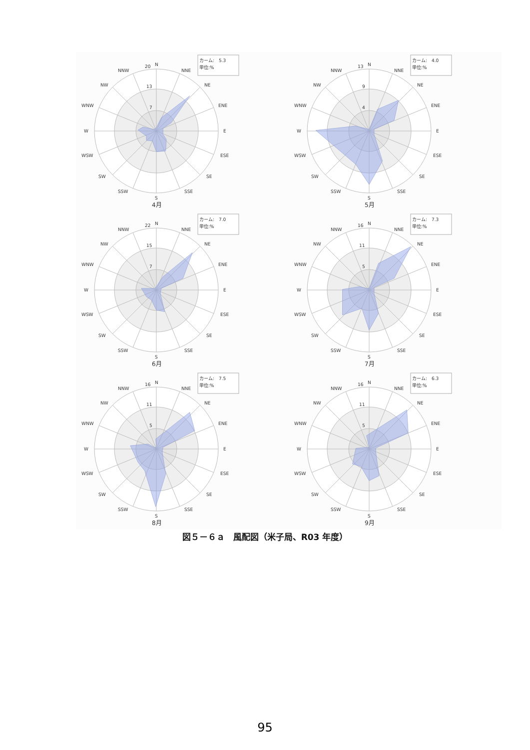20
13
7
N
NNE
NE
ENE
E
ESE
SE
SSE
S
SSW
SW
WSW
WNW
NW
NNW
W
カーム:　5.3
単位:%
4月
13
9
4
N
NNE
NE
ENE
E
ESE
SE
SSE
S
SSW
SW
WSW
WNW
NW
NNW
W
カーム:　4.0
単位:%
5月
22
15
7
N
NNE
NE
ENE
E
ESE
SE
SSE
S
SSW
SW
WSW
WNW
NW
NNW
W
カーム:　7.0
単位:%
6月
16
11
5
N
NNE
NE
ENE
E
ESE
SE
SSE
S
SSW
SW
WSW
WNW
NW
NNW
W
カーム:　7.3
単位:%
7月
16
11
5
N
NNE
NE
ENE
E
ESE
SE
SSE
S
SSW
SW
WSW
WNW
NW
NNW
W
カーム:　7.5
単位:%
8月
16
11
5
N
NNE
NE
ENE
E
ESE
SE
SSE
S
SSW
SW
WSW
WNW
NW
NNW
W
カーム:　6.3
単位:%
9月
図５－６ａ　風配図（米子局、R03 年度）
95